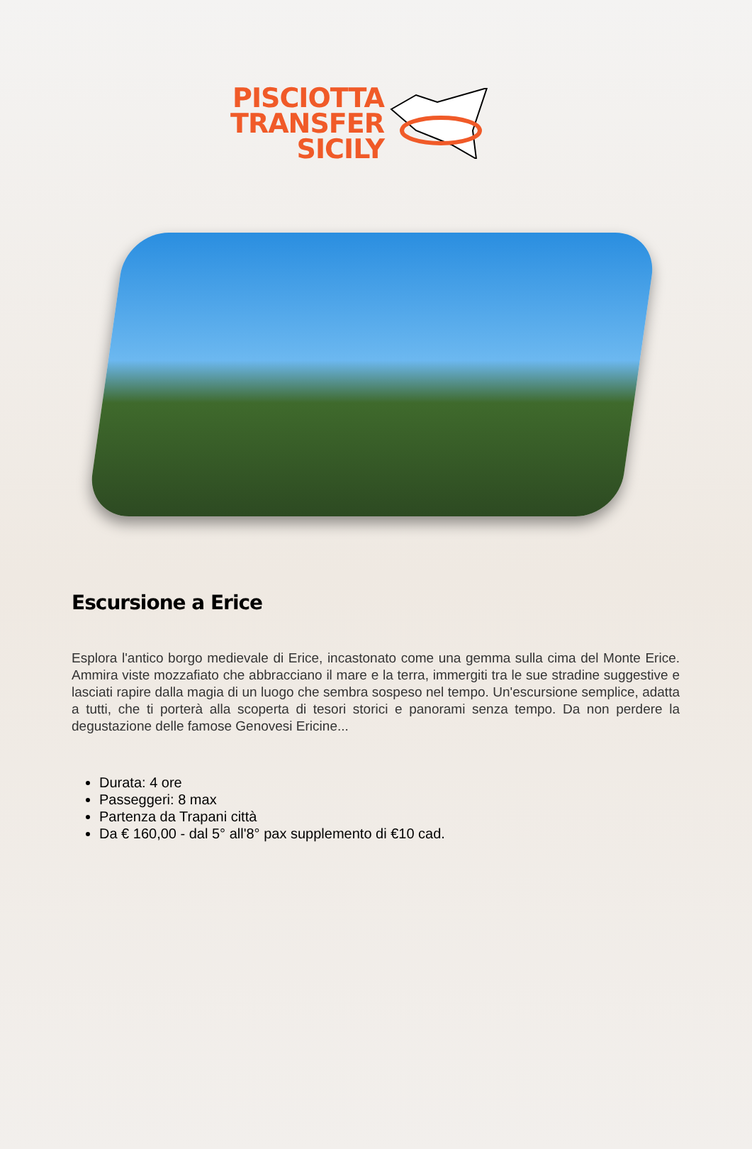PISCIOTTA
TRANSFER
SICILY
Escursione a Erice
Esplora l'antico borgo medievale di Erice, incastonato come una gemma sulla cima del Monte Erice. Ammira viste mozzafiato che abbracciano il mare e la terra, immergiti tra le sue stradine suggestive e lasciati rapire dalla magia di un luogo che sembra sospeso nel tempo. Un'escursione semplice, adatta a tutti, che ti porterà alla scoperta di tesori storici e panorami senza tempo. Da non perdere la degustazione delle famose Genovesi Ericine...
Durata: 4 ore
Passeggeri: 8 max
Partenza da Trapani città
Da € 160,00 - dal 5° all'8° pax supplemento di €10 cad.